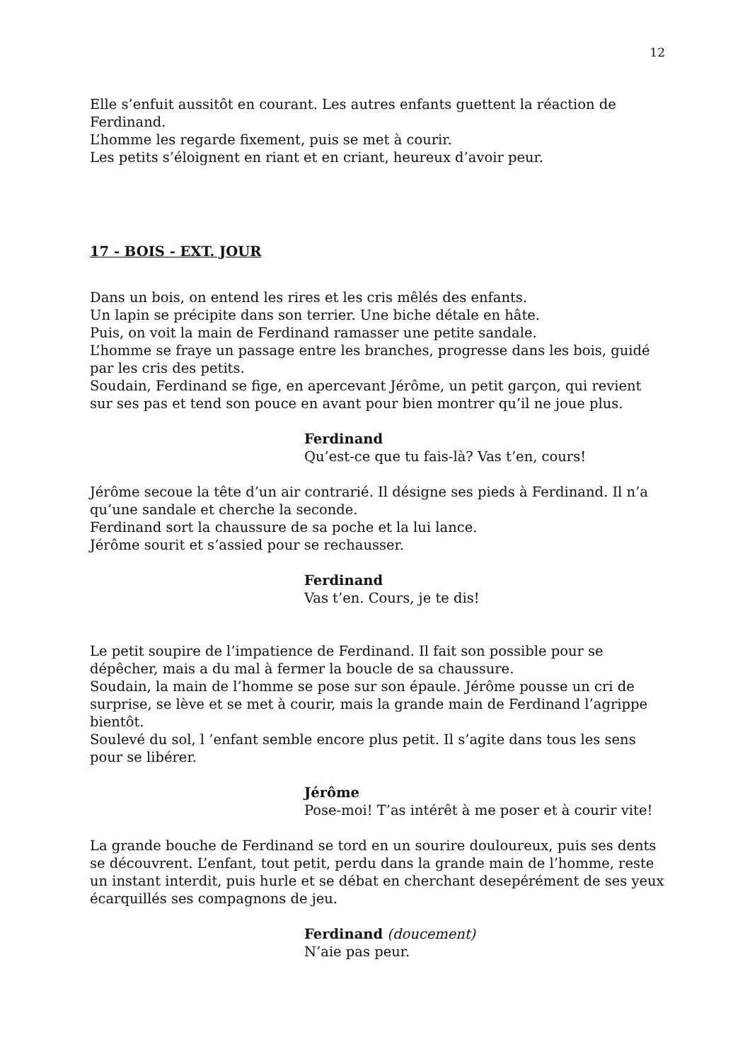12
Elle s’enfuit aussitôt en courant. Les autres enfants guettent la réaction de Ferdinand.
L’homme les regarde fixement, puis se met à courir.
Les petits s’éloignent en riant et en criant, heureux d’avoir peur.
17 - BOIS - EXT. JOUR
Dans un bois, on entend les rires et les cris mêlés des enfants.
Un lapin se précipite dans son terrier. Une biche détale en hâte.
Puis, on voit la main de Ferdinand ramasser une petite sandale.
L’homme se fraye un passage entre les branches, progresse dans les bois, guidé par les cris des petits.
Soudain, Ferdinand se fige, en apercevant Jérôme, un petit garçon, qui revient sur ses pas et tend son pouce en avant pour bien montrer qu’il ne joue plus.
Ferdinand
Qu’est-ce que tu fais-là? Vas t’en, cours!
Jérôme secoue la tête d’un air contrarié. Il désigne ses pieds à Ferdinand. Il n’a qu’une sandale et cherche la seconde.
Ferdinand sort la chaussure de sa poche et la lui lance.
Jérôme sourit et s’assied pour se rechausser.
Ferdinand
Vas t’en. Cours, je te dis!
Le petit soupire de l’impatience de Ferdinand. Il fait son possible pour se dépêcher, mais a du mal à fermer la boucle de sa chaussure.
Soudain, la main de l’homme se pose sur son épaule. Jérôme pousse un cri de surprise, se lève et se met à courir, mais la grande main de Ferdinand l’agrippe bientôt.
Soulevé du sol, l ’enfant semble encore plus petit. Il s’agite dans tous les sens pour se libérer.
Jérôme
Pose-moi! T’as intérêt à me poser et à courir vite!
La grande bouche de Ferdinand se tord en un sourire douloureux, puis ses dents se découvrent. L’enfant, tout petit, perdu dans la grande main de l’homme, reste un instant interdit, puis hurle et se débat en cherchant desepérément de ses yeux écarquillés ses compagnons de jeu.
Ferdinand (doucement)
N’aie pas peur.